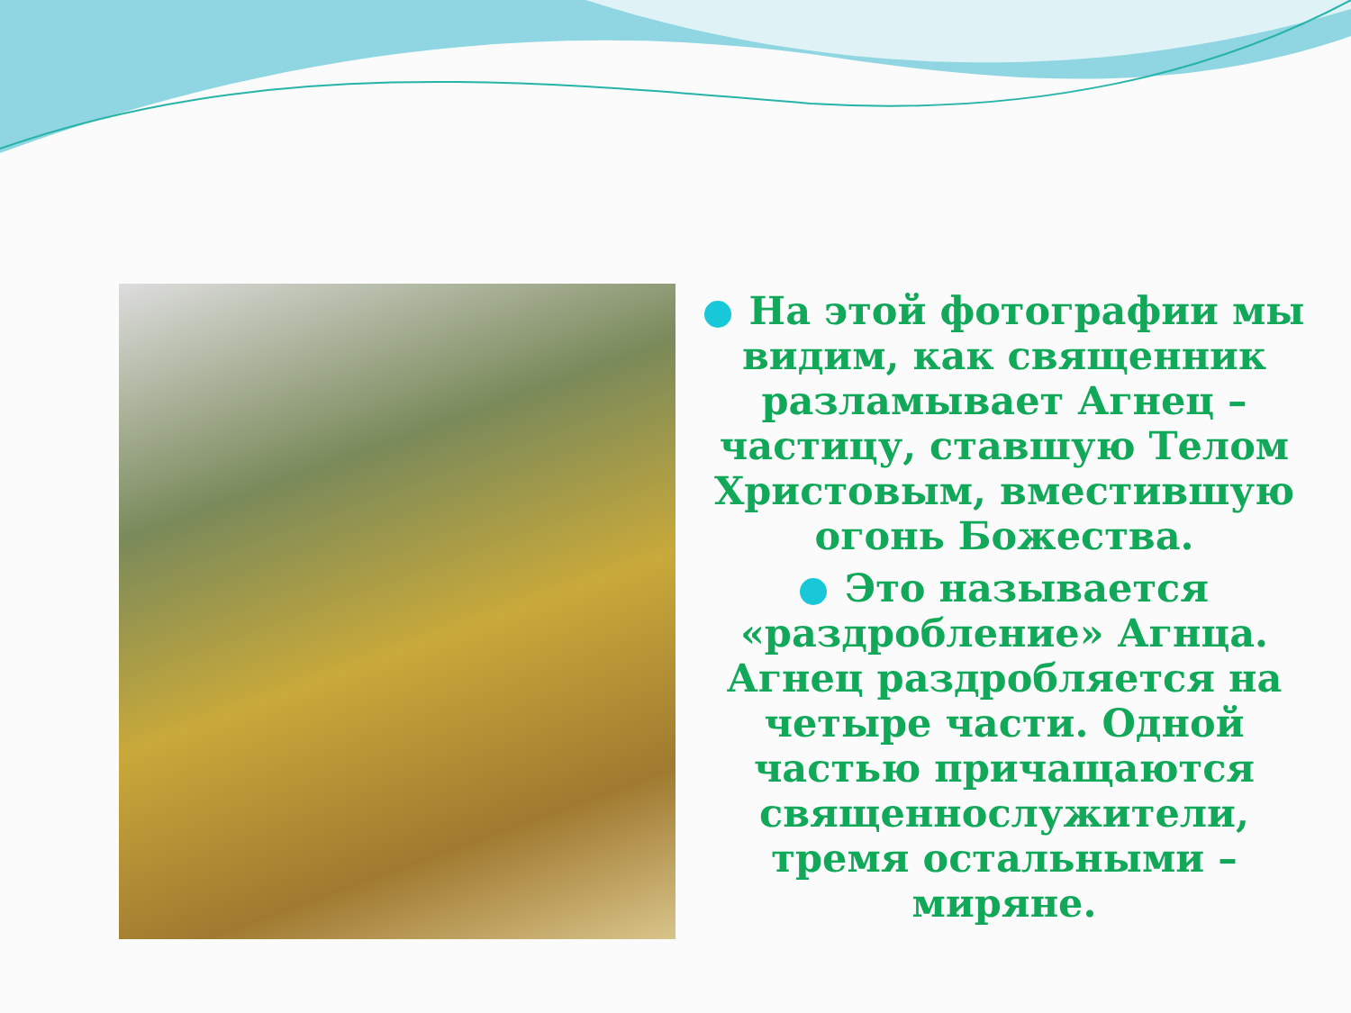На этой фотографии мы видим, как священник разламывает Агнец – частицу, ставшую Телом Христовым, вместившую огонь Божества.
Это называется «раздробление» Агнца. Агнец раздробляется на четыре части. Одной частью причащаются священнослужители, тремя остальными – миряне.